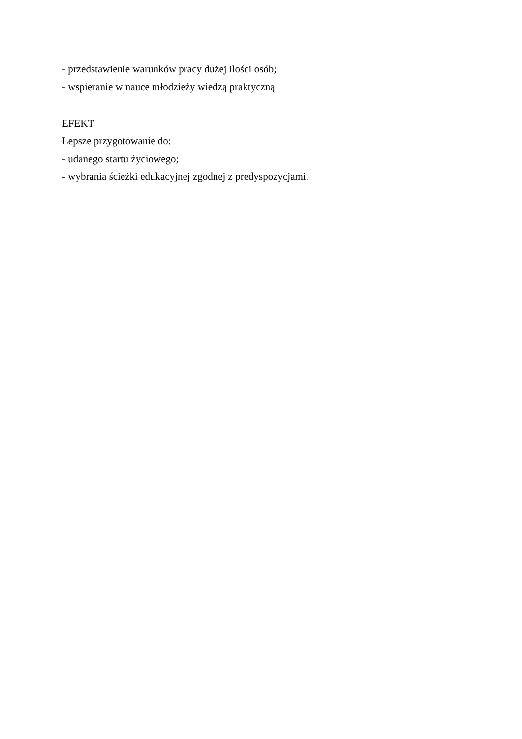- przedstawienie warunków pracy dużej ilości osób;
- wspieranie w nauce młodzieży wiedzą praktyczną
EFEKT
Lepsze przygotowanie do:
- udanego startu życiowego;
- wybrania ścieżki edukacyjnej zgodnej z predyspozycjami.